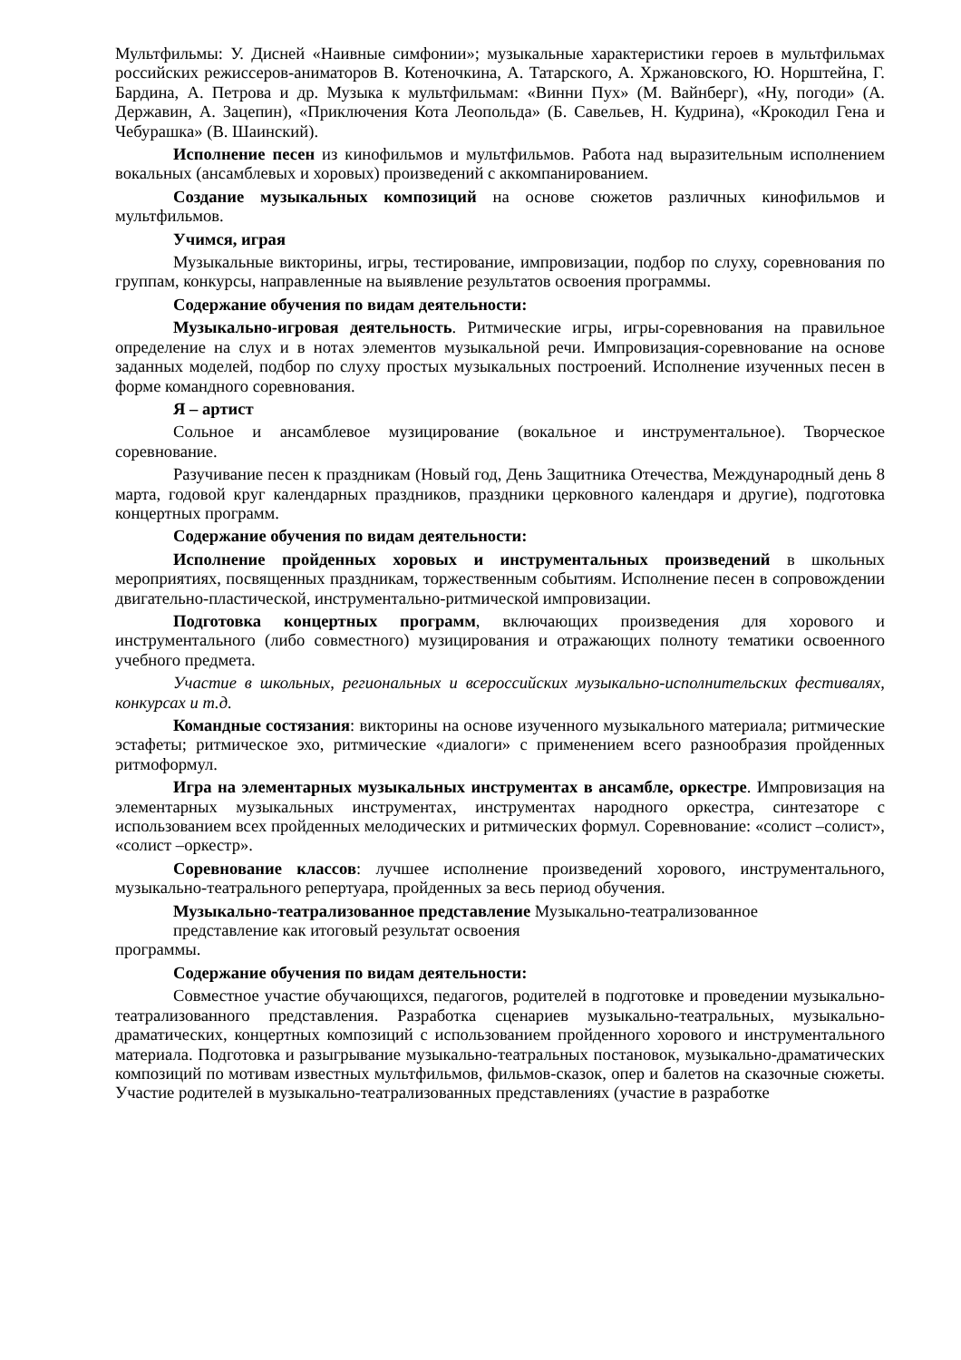Мультфильмы: У. Дисней «Наивные симфонии»; музыкальные характеристики героев в мультфильмах российских режиссеров-аниматоров В. Котеночкина, А. Татарского, А. Хржановского, Ю. Норштейна, Г. Бардина, А. Петрова и др. Музыка к мультфильмам: «Винни Пух» (М. Вайнберг), «Ну, погоди» (А. Державин, А. Зацепин), «Приключения Кота Леопольда» (Б. Савельев, Н. Кудрина), «Крокодил Гена и Чебурашка» (В. Шаинский).
Исполнение песен из кинофильмов и мультфильмов. Работа над выразительным исполнением вокальных (ансамблевых и хоровых) произведений с аккомпанированием.
Создание музыкальных композиций на основе сюжетов различных кинофильмов и мультфильмов.
Учимся, играя
Музыкальные викторины, игры, тестирование, импровизации, подбор по слуху, соревнования по группам, конкурсы, направленные на выявление результатов освоения программы.
Содержание обучения по видам деятельности:
Музыкально-игровая деятельность. Ритмические игры, игры-соревнования на правильное определение на слух и в нотах элементов музыкальной речи. Импровизация-соревнование на основе заданных моделей, подбор по слуху простых музыкальных построений. Исполнение изученных песен в форме командного соревнования.
Я – артист
Сольное и ансамблевое музицирование (вокальное и инструментальное). Творческое соревнование.
Разучивание песен к праздникам (Новый год, День Защитника Отечества, Международный день 8 марта, годовой круг календарных праздников, праздники церковного календаря и другие), подготовка концертных программ.
Содержание обучения по видам деятельности:
Исполнение пройденных хоровых и инструментальных произведений в школьных мероприятиях, посвященных праздникам, торжественным событиям. Исполнение песен в сопровождении двигательно-пластической, инструментально-ритмической импровизации.
Подготовка концертных программ, включающих произведения для хорового и инструментального (либо совместного) музицирования и отражающих полноту тематики освоенного учебного предмета.
Участие в школьных, региональных и всероссийских музыкально-исполнительских фестивалях, конкурсах и т.д.
Командные состязания: викторины на основе изученного музыкального материала; ритмические эстафеты; ритмическое эхо, ритмические «диалоги» с применением всего разнообразия пройденных ритмоформул.
Игра на элементарных музыкальных инструментах в ансамбле, оркестре. Импровизация на элементарных музыкальных инструментах, инструментах народного оркестра, синтезаторе с использованием всех пройденных мелодических и ритмических формул. Соревнование: «солист –солист», «солист –оркестр».
Соревнование классов: лучшее исполнение произведений хорового, инструментального, музыкально-театрального репертуара, пройденных за весь период обучения.
Музыкально-театрализованное представление Музыкально-театрализованное
представление как итоговый результат освоения
программы.
Содержание обучения по видам деятельности:
Совместное участие обучающихся, педагогов, родителей в подготовке и проведении музыкально-театрализованного представления. Разработка сценариев музыкально-театральных, музыкально-драматических, концертных композиций с использованием пройденного хорового и инструментального материала. Подготовка и разыгрывание музыкально-театральных постановок, музыкально-драматических композиций по мотивам известных мультфильмов, фильмов-сказок, опер и балетов на сказочные сюжеты. Участие родителей в музыкально-театрализованных представлениях (участие в разработке